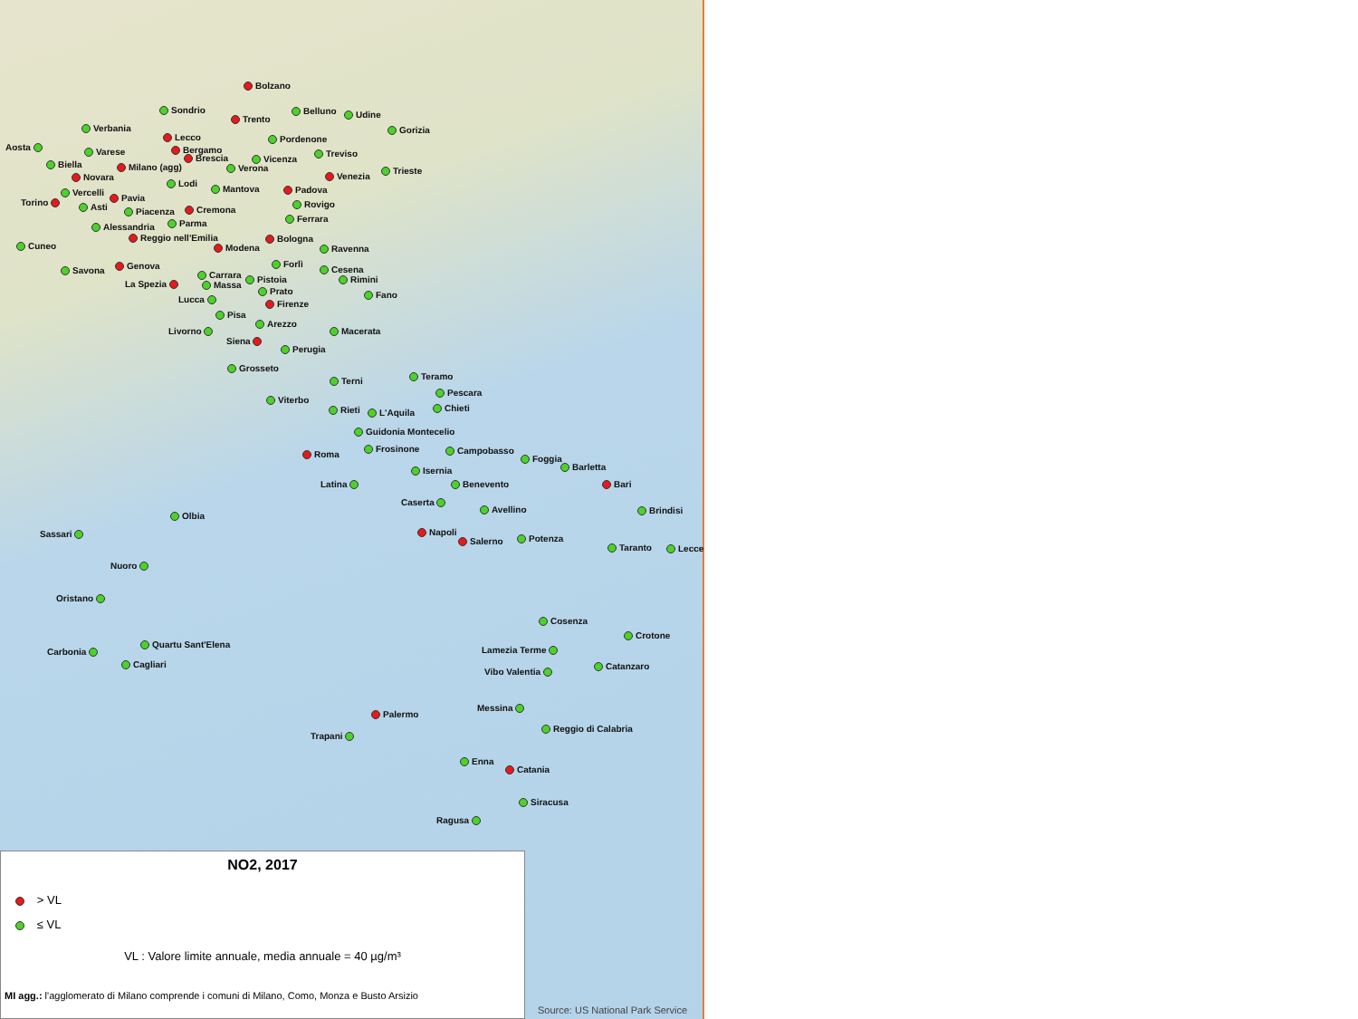Bolzano
Sondrio
Belluno
Udine
Trento
Verbania
Gorizia
Lecco
Pordenone
Aosta
Bergamo
Varese
Treviso
Brescia
Vicenza
Biella
Milano (agg)
Verona
Trieste
Venezia
Novara
Lodi
Mantova
Padova
Vercelli
Pavia
Torino
Rovigo
Asti
Cremona
Piacenza
Ferrara
Parma
Alessandria
Reggio nell'Emilia
Bologna
Cuneo
Modena
Ravenna
Forlì
Genova
Cesena
Savona
Carrara
Pistoia
Rimini
La Spezia
Massa
Prato
Fano
Lucca
Firenze
Pisa
Arezzo
Macerata
Livorno
Siena
Perugia
Grosseto
Teramo
Terni
Pescara
Viterbo
Chieti
Rieti
L'Aquila
Guidonia Montecelio
Frosinone
Campobasso
Roma
Foggia
Barletta
Isernia
Latina
Bari
Benevento
Caserta
Avellino
Brindisi
Olbia
Napoli
Sassari
Potenza
Salerno
Taranto
Lecce
Nuoro
Oristano
Cosenza
Crotone
Quartu Sant'Elena
Lamezia Terme
Carbonia
Cagliari
Catanzaro
Vibo Valentia
Messina
Palermo
Reggio di Calabria
Trapani
Enna
Catania
Siracusa
Ragusa
NO2, 2017
> VL
≤ VL
VL : Valore limite annuale, media annuale = 40 µg/m³
MI agg.: l'agglomerato di Milano comprende i comuni di Milano, Como, Monza e Busto Arsizio
Source: US National Park Service